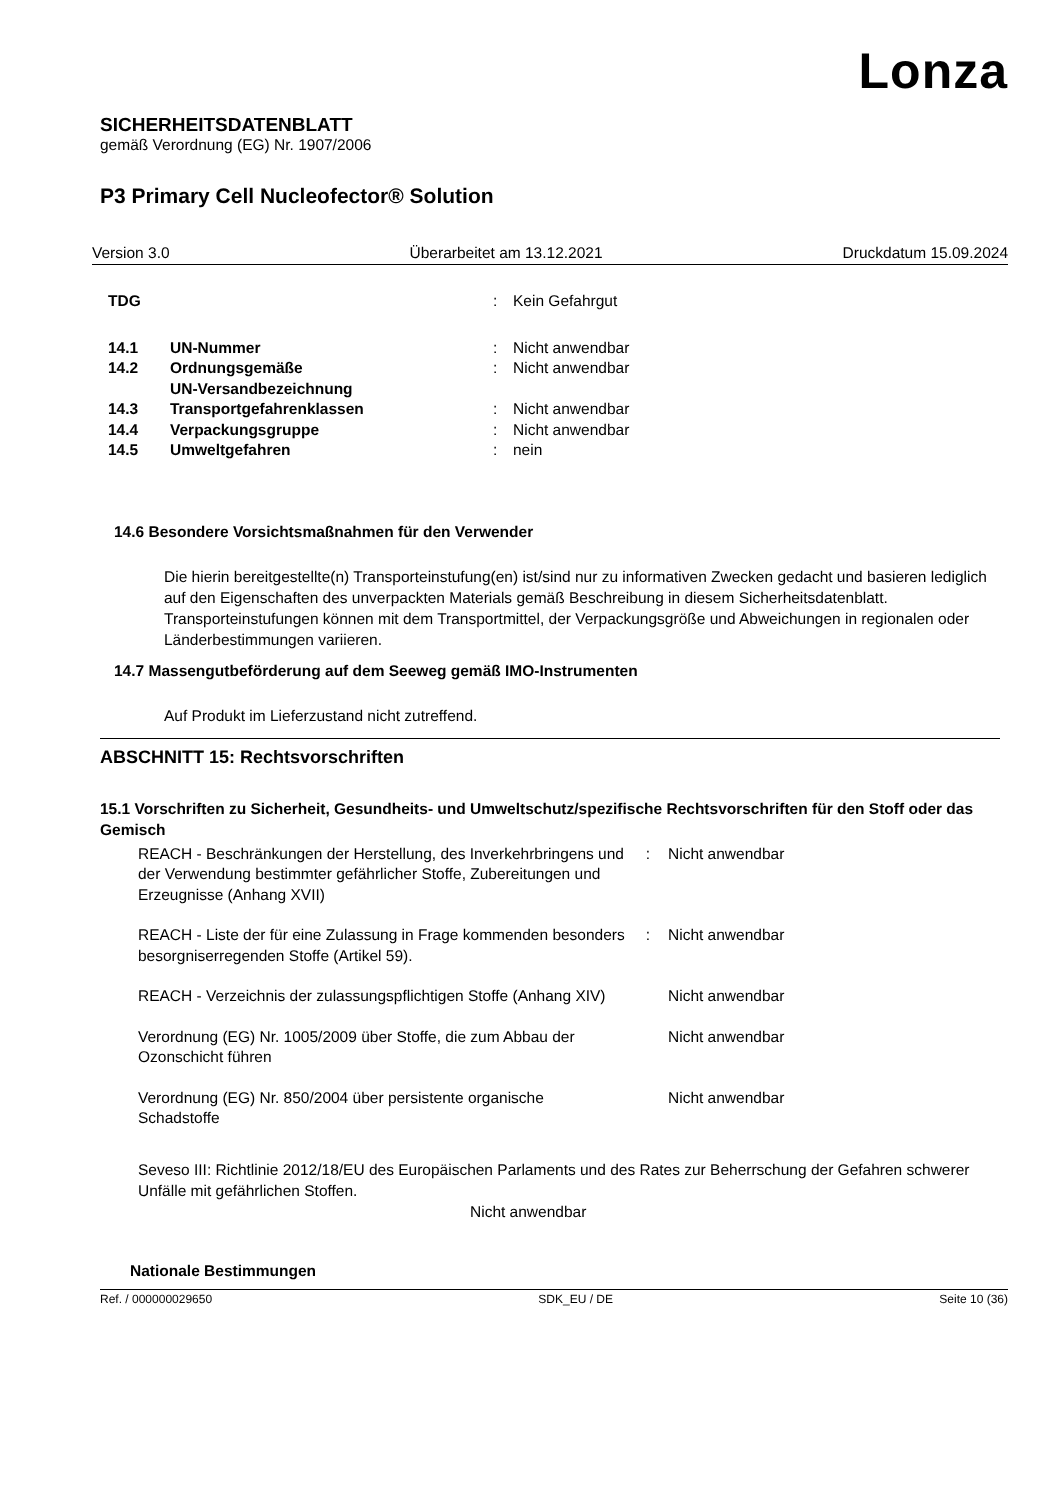Lonza
SICHERHEITSDATENBLATT
gemäß Verordnung (EG) Nr. 1907/2006
P3 Primary Cell Nucleofector® Solution
Version 3.0 Überarbeitet am 13.12.2021 Druckdatum 15.09.2024
| TDG | | : | Kein Gefahrgut |
| 14.1 | UN-Nummer | : | Nicht anwendbar |
| 14.2 | Ordnungsgemäße UN-Versandbezeichnung | : | Nicht anwendbar |
| 14.3 | Transportgefahrenklassen | : | Nicht anwendbar |
| 14.4 | Verpackungsgruppe | : | Nicht anwendbar |
| 14.5 | Umweltgefahren | : | nein |
14.6 Besondere Vorsichtsmaßnahmen für den Verwender
Die hierin bereitgestellte(n) Transporteinstufung(en) ist/sind nur zu informativen Zwecken gedacht und basieren lediglich auf den Eigenschaften des unverpackten Materials gemäß Beschreibung in diesem Sicherheitsdatenblatt. Transporteinstufungen können mit dem Transportmittel, der Verpackungsgröße und Abweichungen in regionalen oder Länderbestimmungen variieren.
14.7 Massengutbeförderung auf dem Seeweg gemäß IMO-Instrumenten
Auf Produkt im Lieferzustand nicht zutreffend.
ABSCHNITT 15: Rechtsvorschriften
15.1 Vorschriften zu Sicherheit, Gesundheits- und Umweltschutz/spezifische Rechtsvorschriften für den Stoff oder das Gemisch
| REACH - Beschränkungen der Herstellung, des Inverkehrbringens und der Verwendung bestimmter gefährlicher Stoffe, Zubereitungen und Erzeugnisse (Anhang XVII) | : | Nicht anwendbar |
| REACH - Liste der für eine Zulassung in Frage kommenden besonders besorgniserregenden Stoffe (Artikel 59). | : | Nicht anwendbar |
| REACH - Verzeichnis der zulassungspflichtigen Stoffe (Anhang XIV) | | Nicht anwendbar |
| Verordnung (EG) Nr. 1005/2009 über Stoffe, die zum Abbau der Ozonschicht führen | | Nicht anwendbar |
| Verordnung (EG) Nr. 850/2004 über persistente organische Schadstoffe | | Nicht anwendbar |
Seveso III: Richtlinie 2012/18/EU des Europäischen Parlaments und des Rates zur Beherrschung der Gefahren schwerer Unfälle mit gefährlichen Stoffen.
Nicht anwendbar
Nationale Bestimmungen
Ref. / 000000029650 SDK_EU / DE Seite 10 (36)